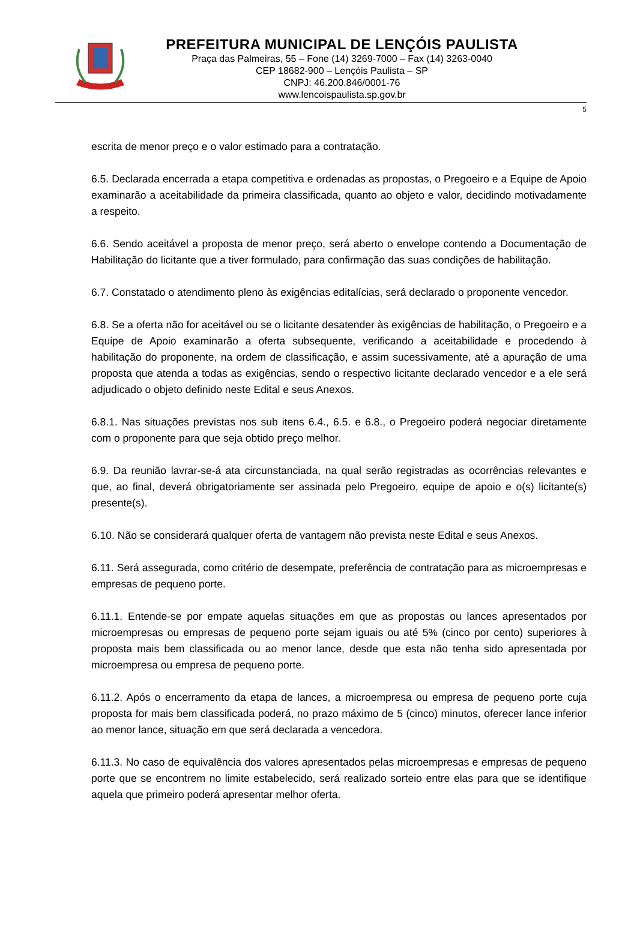PREFEITURA MUNICIPAL DE LENÇÓIS PAULISTA
Praça das Palmeiras, 55 – Fone (14) 3269-7000 – Fax (14) 3263-0040
CEP 18682-900 – Lençóis Paulista – SP
CNPJ: 46.200.846/0001-76
www.lencoispaulista.sp.gov.br
5
escrita de menor preço e o valor estimado para a contratação.
6.5. Declarada encerrada a etapa competitiva e ordenadas as propostas, o Pregoeiro e a Equipe de Apoio examinarão a aceitabilidade da primeira classificada, quanto ao objeto e valor, decidindo motivadamente a respeito.
6.6. Sendo aceitável a proposta de menor preço, será aberto o envelope contendo a Documentação de Habilitação do licitante que a tiver formulado, para confirmação das suas condições de habilitação.
6.7. Constatado o atendimento pleno às exigências editalícias, será declarado o proponente vencedor.
6.8. Se a oferta não for aceitável ou se o licitante desatender às exigências de habilitação, o Pregoeiro e a Equipe de Apoio examinarão a oferta subsequente, verificando a aceitabilidade e procedendo à habilitação do proponente, na ordem de classificação, e assim sucessivamente, até a apuração de uma proposta que atenda a todas as exigências, sendo o respectivo licitante declarado vencedor e a ele será adjudicado o objeto definido neste Edital e seus Anexos.
6.8.1. Nas situações previstas nos sub itens 6.4., 6.5. e 6.8., o Pregoeiro poderá negociar diretamente com o proponente para que seja obtido preço melhor.
6.9. Da reunião lavrar-se-á ata circunstanciada, na qual serão registradas as ocorrências relevantes e que, ao final, deverá obrigatoriamente ser assinada pelo Pregoeiro, equipe de apoio e o(s) licitante(s) presente(s).
6.10. Não se considerará qualquer oferta de vantagem não prevista neste Edital e seus Anexos.
6.11. Será assegurada, como critério de desempate, preferência de contratação para as microempresas e empresas de pequeno porte.
6.11.1. Entende-se por empate aquelas situações em que as propostas ou lances apresentados por microempresas ou empresas de pequeno porte sejam iguais ou até 5% (cinco por cento) superiores à proposta mais bem classificada ou ao menor lance, desde que esta não tenha sido apresentada por microempresa ou empresa de pequeno porte.
6.11.2. Após o encerramento da etapa de lances, a microempresa ou empresa de pequeno porte cuja proposta for mais bem classificada poderá, no prazo máximo de 5 (cinco) minutos, oferecer lance inferior ao menor lance, situação em que será declarada a vencedora.
6.11.3. No caso de equivalência dos valores apresentados pelas microempresas e empresas de pequeno porte que se encontrem no limite estabelecido, será realizado sorteio entre elas para que se identifique aquela que primeiro poderá apresentar melhor oferta.